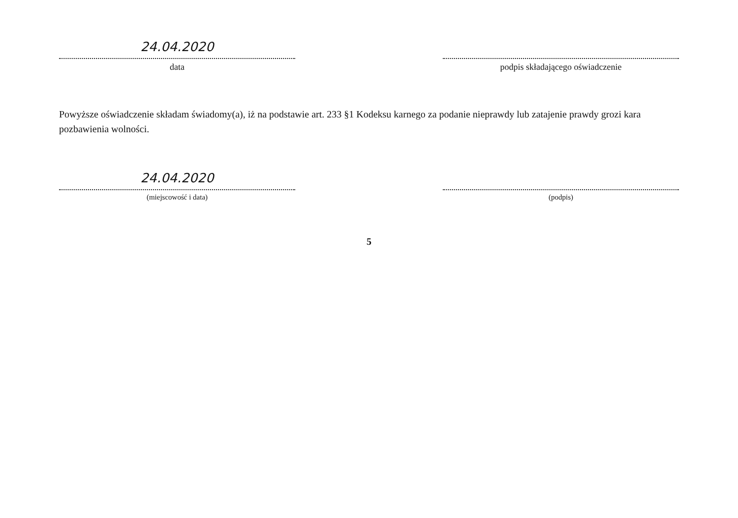24.04.2020
data
podpis składającego oświadczenie
Powyższe oświadczenie składam świadomy(a), iż na podstawie art. 233 §1 Kodeksu karnego za podanie nieprawdy lub zatajenie prawdy grozi kara pozbawienia wolności.
24.04.2020
(miejscowość i data)
(podpis)
5